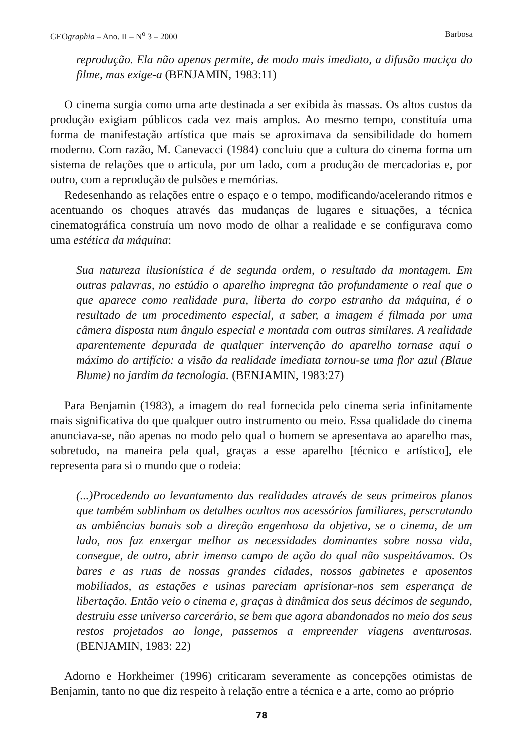GEOgraphia – Ano. II – N<sup>o</sup> 3 – 2000
Barbosa
reprodução. Ela não apenas permite, de modo mais imediato, a difusão maciça do filme, mas exige-a (BENJAMIN, 1983:11)
O cinema surgia como uma arte destinada a ser exibida às massas. Os altos custos da produção exigiam públicos cada vez mais amplos. Ao mesmo tempo, constituía uma forma de manifestação artística que mais se aproximava da sensibilidade do homem moderno. Com razão, M. Canevacci (1984) concluiu que a cultura do cinema forma um sistema de relações que o articula, por um lado, com a produção de mercadorias e, por outro, com a reprodução de pulsões e memórias.
Redesenhando as relações entre o espaço e o tempo, modificando/acelerando ritmos e acentuando os choques através das mudanças de lugares e situações, a técnica cinematográfica construía um novo modo de olhar a realidade e se configurava como uma estética da máquina:
Sua natureza ilusionística é de segunda ordem, o resultado da montagem. Em outras palavras, no estúdio o aparelho impregna tão profundamente o real que o que aparece como realidade pura, liberta do corpo estranho da máquina, é o resultado de um procedimento especial, a saber, a imagem é filmada por uma câmera disposta num ângulo especial e montada com outras similares. A realidade aparentemente depurada de qualquer intervenção do aparelho tornase aqui o máximo do artifício: a visão da realidade imediata tornou-se uma flor azul (Blaue Blume) no jardim da tecnologia. (BENJAMIN, 1983:27)
Para Benjamin (1983), a imagem do real fornecida pelo cinema seria infinitamente mais significativa do que qualquer outro instrumento ou meio. Essa qualidade do cinema anunciava-se, não apenas no modo pelo qual o homem se apresentava ao aparelho mas, sobretudo, na maneira pela qual, graças a esse aparelho [técnico e artístico], ele representa para si o mundo que o rodeia:
(...)Procedendo ao levantamento das realidades através de seus primeiros planos que também sublinham os detalhes ocultos nos acessórios familiares, perscrutando as ambiências banais sob a direção engenhosa da objetiva, se o cinema, de um lado, nos faz enxergar melhor as necessidades dominantes sobre nossa vida, consegue, de outro, abrir imenso campo de ação do qual não suspeitávamos. Os bares e as ruas de nossas grandes cidades, nossos gabinetes e aposentos mobiliados, as estações e usinas pareciam aprisionar-nos sem esperança de libertação. Então veio o cinema e, graças à dinâmica dos seus décimos de segundo, destruiu esse universo carcerário, se bem que agora abandonados no meio dos seus restos projetados ao longe, passemos a empreender viagens aventurosas. (BENJAMIN, 1983: 22)
Adorno e Horkheimer (1996) criticaram severamente as concepções otimistas de Benjamin, tanto no que diz respeito à relação entre a técnica e a arte, como ao próprio
78